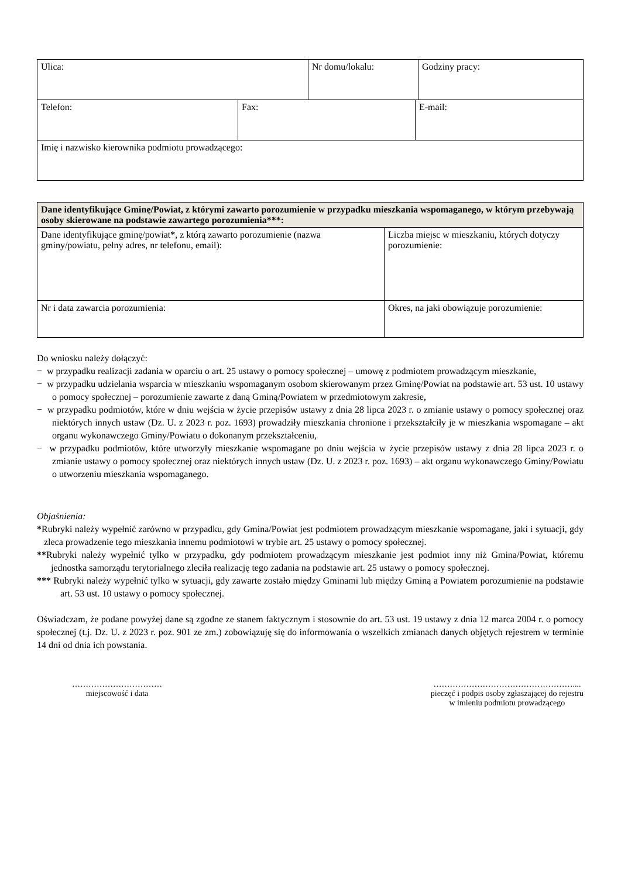| Ulica: | Nr domu/lokalu: | Godziny pracy: |
| Telefon: | Fax: | E-mail: |
| Imię i nazwisko kierownika podmiotu prowadzącego: | | |
| Dane identyfikujące Gminę/Powiat, z którymi zawarto porozumienie w przypadku mieszkania wspomaganego, w którym przebywają osoby skierowane na podstawie zawartego porozumienia***: | |
| --- | --- |
| Dane identyfikujące gminę/powiat * , z którą zawarto porozumienie (nazwa gminy/powiatu, pełny adres, nr telefonu, email): | Liczba miejsc w mieszkaniu, których dotyczy porozumienie: |
| Nr i data zawarcia porozumienia: | Okres, na jaki obowiązuje porozumienie: |
Do wniosku należy dołączyć:
− w przypadku realizacji zadania w oparciu o art. 25 ustawy o pomocy społecznej – umowę z podmiotem prowadzącym mieszkanie,
− w przypadku udzielania wsparcia w mieszkaniu wspomaganym osobom skierowanym przez Gminę/Powiat na podstawie art. 53 ust. 10 ustawy o pomocy społecznej – porozumienie zawarte z daną Gminą/Powiatem w przedmiotowym zakresie,
− w przypadku podmiotów, które w dniu wejścia w życie przepisów ustawy z dnia 28 lipca 2023 r. o zmianie ustawy o pomocy społecznej oraz niektórych innych ustaw (Dz. U. z 2023 r. poz. 1693) prowadziły mieszkania chronione i przekształciły je w mieszkania wspomagane – akt organu wykonawczego Gminy/Powiatu o dokonanym przekształceniu,
− w przypadku podmiotów, które utworzyły mieszkanie wspomagane po dniu wejścia w życie przepisów ustawy z dnia 28 lipca 2023 r. o zmianie ustawy o pomocy społecznej oraz niektórych innych ustaw (Dz. U. z 2023 r. poz. 1693) – akt organu wykonawczego Gminy/Powiatu o utworzeniu mieszkania wspomaganego.
Objaśnienia:
*Rubryki należy wypełnić zarówno w przypadku, gdy Gmina/Powiat jest podmiotem prowadzącym mieszkanie wspomagane, jaki i sytuacji, gdy zleca prowadzenie tego mieszkania innemu podmiotowi w trybie art. 25 ustawy o pomocy społecznej.
**Rubryki należy wypełnić tylko w przypadku, gdy podmiotem prowadzącym mieszkanie jest podmiot inny niż Gmina/Powiat, któremu jednostka samorządu terytorialnego zleciła realizację tego zadania na podstawie art. 25 ustawy o pomocy społecznej.
*** Rubryki należy wypełnić tylko w sytuacji, gdy zawarte zostało między Gminami lub między Gminą a Powiatem porozumienie na podstawie art. 53 ust. 10 ustawy o pomocy społecznej.
Oświadczam, że podane powyżej dane są zgodne ze stanem faktycznym i stosownie do art. 53 ust. 19 ustawy z dnia 12 marca 2004 r. o pomocy społecznej (t.j. Dz. U. z 2023 r. poz. 901 ze zm.) zobowiązuję się do informowania o wszelkich zmianach danych objętych rejestrem w terminie 14 dni od dnia ich powstania.
……………………………
miejscowość i data
……………………………………………....
pieczęć i podpis osoby zgłaszającej do rejestru
w imieniu podmiotu prowadzącego